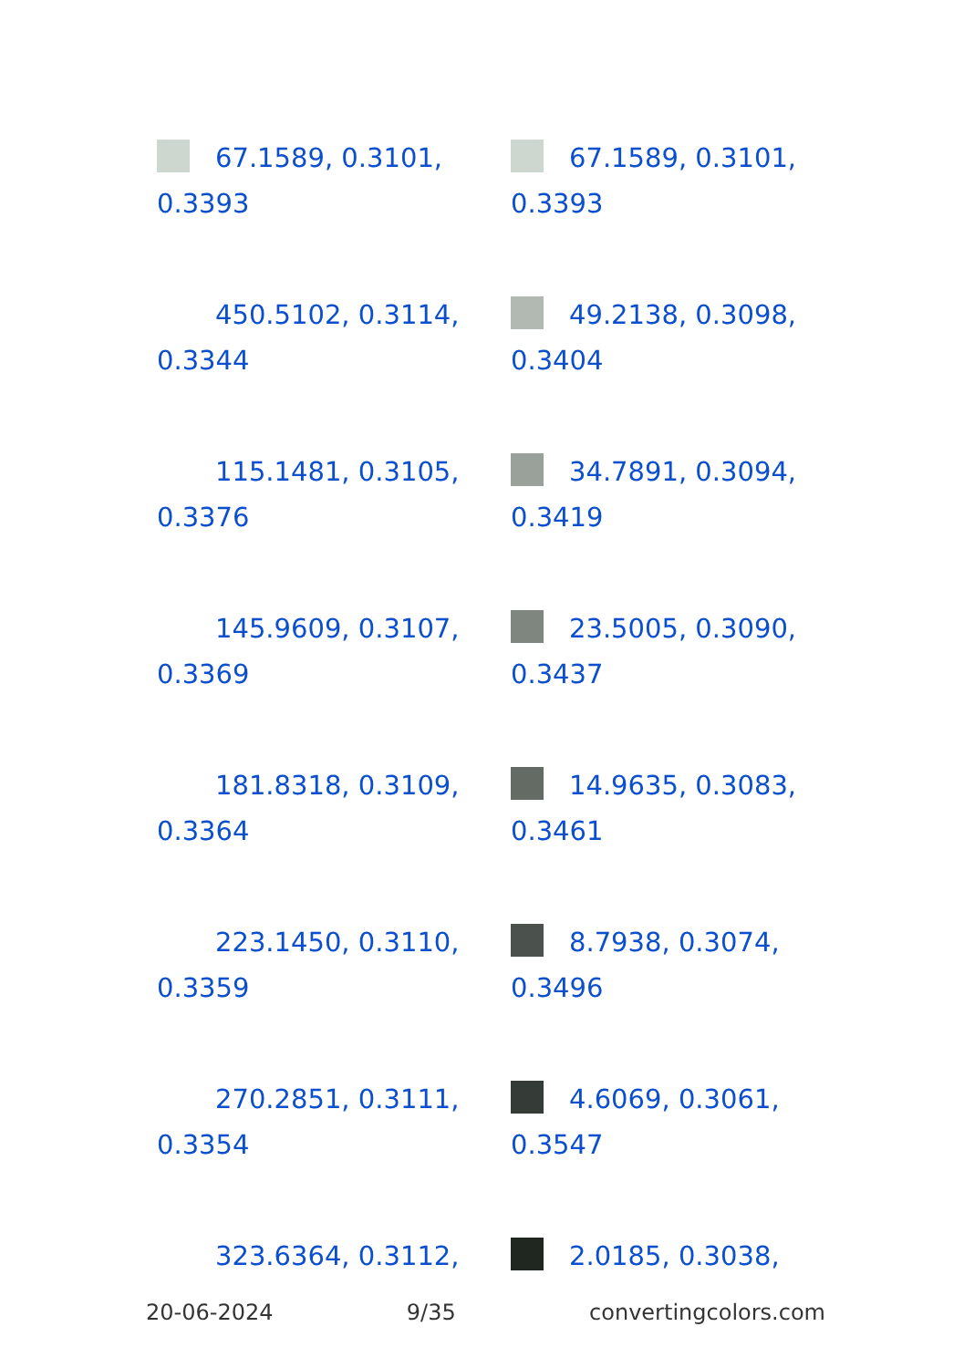67.1589, 0.3101, 0.3393
67.1589, 0.3101, 0.3393
450.5102, 0.3114, 0.3344
49.2138, 0.3098, 0.3404
115.1481, 0.3105, 0.3376
34.7891, 0.3094, 0.3419
145.9609, 0.3107, 0.3369
23.5005, 0.3090, 0.3437
181.8318, 0.3109, 0.3364
14.9635, 0.3083, 0.3461
223.1450, 0.3110, 0.3359
8.7938, 0.3074, 0.3496
270.2851, 0.3111, 0.3354
4.6069, 0.3061, 0.3547
323.6364, 0.3112,
2.0185, 0.3038,
20-06-2024 9/35 convertingcolors.com